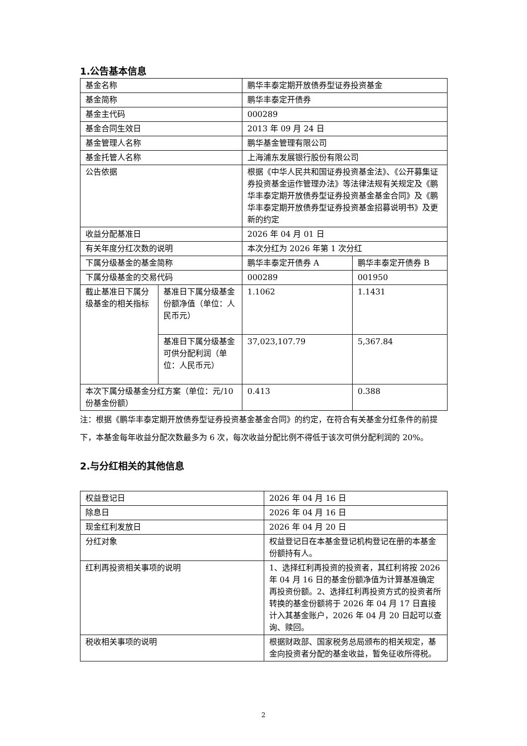1.公告基本信息
| 基金名称 | | 鹏华丰泰定期开放债券型证券投资基金 | |
| 基金简称 | | 鹏华丰泰定开债券 | |
| 基金主代码 | | 000289 | |
| 基金合同生效日 | | 2013 年 09 月 24 日 | |
| 基金管理人名称 | | 鹏华基金管理有限公司 | |
| 基金托管人名称 | | 上海浦东发展银行股份有限公司 | |
| 公告依据 | | 根据《中华人民共和国证券投资基金法》、《公开募集证券投资基金运作管理办法》等法律法规有关规定及《鹏华丰泰定期开放债券型证券投资基金基金合同》及《鹏华丰泰定期开放债券型证券投资基金招募说明书》及更新的约定 | |
| 收益分配基准日 | | 2026 年 04 月 01 日 | |
| 有关年度分红次数的说明 | | 本次分红为 2026 年第 1 次分红 | |
| 下属分级基金的基金简称 | | 鹏华丰泰定开债券 A | 鹏华丰泰定开债券 B |
| 下属分级基金的交易代码 | | 000289 | 001950 |
| 截止基准日下属分级基金的相关指标 | 基准日下属分级基金份额净值（单位：人民币元） | 1.1062 | 1.1431 |
| | 基准日下属分级基金可供分配利润（单位：人民币元） | 37,023,107.79 | 5,367.84 |
| 本次下属分级基金分红方案（单位：元/10 份基金份额） | | 0.413 | 0.388 |
注：根据《鹏华丰泰定期开放债券型证券投资基金基金合同》的约定，在符合有关基金分红条件的前提下，本基金每年收益分配次数最多为 6 次，每次收益分配比例不得低于该次可供分配利润的 20%。
2.与分红相关的其他信息
| 权益登记日 | 2026 年 04 月 16 日 |
| 除息日 | 2026 年 04 月 16 日 |
| 现金红利发放日 | 2026 年 04 月 20 日 |
| 分红对象 | 权益登记日在本基金登记机构登记在册的本基金份额持有人。 |
| 红利再投资相关事项的说明 | 1、选择红利再投资的投资者，其红利将按 2026 年 04 月 16 日的基金份额净值为计算基准确定再投资份额。2、选择红利再投资方式的投资者所转换的基金份额将于 2026 年 04 月 17 日直接计入其基金账户，2026 年 04 月 20 日起可以查询、赎回。 |
| 税收相关事项的说明 | 根据财政部、国家税务总局颁布的相关规定，基金向投资者分配的基金收益，暂免征收所得税。 |
2